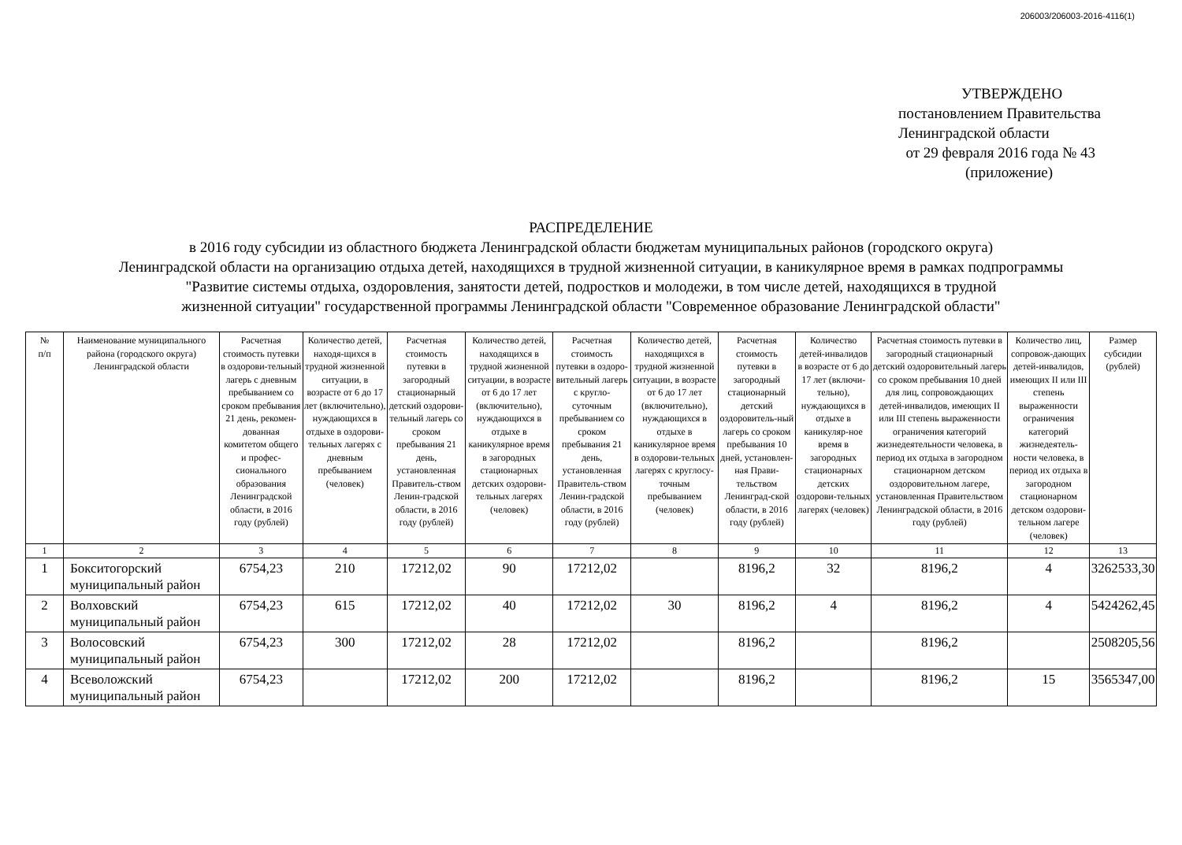206003/206003-2016-4116(1)
УТВЕРЖДЕНО
постановлением Правительства
Ленинградской области
от 29 февраля 2016 года № 43
(приложение)
РАСПРЕДЕЛЕНИЕ
в 2016 году субсидии из областного бюджета Ленинградской области бюджетам муниципальных районов (городского округа)
Ленинградской области на организацию отдыха детей, находящихся в трудной жизненной ситуации, в каникулярное время в рамках подпрограммы
"Развитие системы отдыха, оздоровления, занятости детей, подростков и молодежи, в том числе детей, находящихся в трудной
жизненной ситуации" государственной программы Ленинградской области "Современное образование Ленинградской области"
| № п/п | Наименование муниципального района (городского округа) Ленинградской области | Расчетная стоимость путевки в оздорови-тельный лагерь с дневным пребыванием со сроком пребывания 21 день, рекомен-дованная комитетом общего и профес-сионального образования Ленинградской области, в 2016 году (рублей) | Количество детей, находя-щихся в трудной жизненной ситуации, в возрасте от 6 до 17 лет (включительно), нуждающихся в отдыхе в оздорови-тельных лагерях с дневным пребыванием (человек) | Расчетная стоимость путевки в загородный стационарный детский оздорови-тельный лагерь со сроком пребывания 21 день, установленная Правитель-ством Ленин-градской области, в 2016 году (рублей) | Количество детей, находящихся в трудной жизненной ситуации, в возрасте от 6 до 17 лет (включительно), нуждающихся в отдыхе в каникулярное время в загородных стационарных детских оздорови-тельных лагерях (человек) | Расчетная стоимость путевки в оздоро-вительный лагерь с кругло-суточным пребыванием со сроком пребывания 21 день, установленная Правитель-ством Ленин-градской области, в 2016 году (рублей) | Количество детей, находящихся в трудной жизненной ситуации, в возрасте от 6 до 17 лет (включительно), нуждающихся в отдыхе в каникулярное время в оздорови-тельных лагерях с круглосу-точным пребыванием (человек) | Расчетная стоимость путевки в загородный стационарный детский оздоровитель-ный лагерь со сроком пребывания 10 дней, установлен-ная Прави-тельством Ленинград-ской области, в 2016 году (рублей) | Количество детей-инвалидов в возрасте от 6 до 17 лет (включи-тельно), нуждающихся в отдыхе в каникуляр-ное время в загородных стационарных детских оздорови-тельных лагерях (человек) | Расчетная стоимость путевки в загородный стационарный детский оздоровительный лагерь со сроком пребывания 10 дней для лиц, сопровождающих детей-инвалидов, имеющих II или III степень выраженности ограничения категорий жизнедеятельности человека, в период их отдыха в загородном стационарном детском оздоровительном лагере, установленная Правительством Ленинградской области, в 2016 году (рублей) | Количество лиц, сопровож-дающих детей-инвалидов, имеющих II или III степень выраженности ограничения категорий жизнедеятель-ности человека, в период их отдыха в загородном стационарном детском оздорови-тельном лагере (человек) | Размер субсидии (рублей) |
| --- | --- | --- | --- | --- | --- | --- | --- | --- | --- | --- | --- | --- |
| 1 | 2 | 3 | 4 | 5 | 6 | 7 | 8 | 9 | 10 | 11 | 12 | 13 |
| 1 | Бокситогорский муниципальный район | 6754,23 | 210 | 17212,02 | 90 | 17212,02 | | 8196,2 | 32 | 8196,2 | 4 | 3262533,30 |
| 2 | Волховский муниципальный район | 6754,23 | 615 | 17212,02 | 40 | 17212,02 | 30 | 8196,2 | 4 | 8196,2 | 4 | 5424262,45 |
| 3 | Волосовский муниципальный район | 6754,23 | 300 | 17212,02 | 28 | 17212,02 | | 8196,2 | | 8196,2 | | 2508205,56 |
| 4 | Всеволожский муниципальный район | 6754,23 | | 17212,02 | 200 | 17212,02 | | 8196,2 | | 8196,2 | 15 | 3565347,00 |